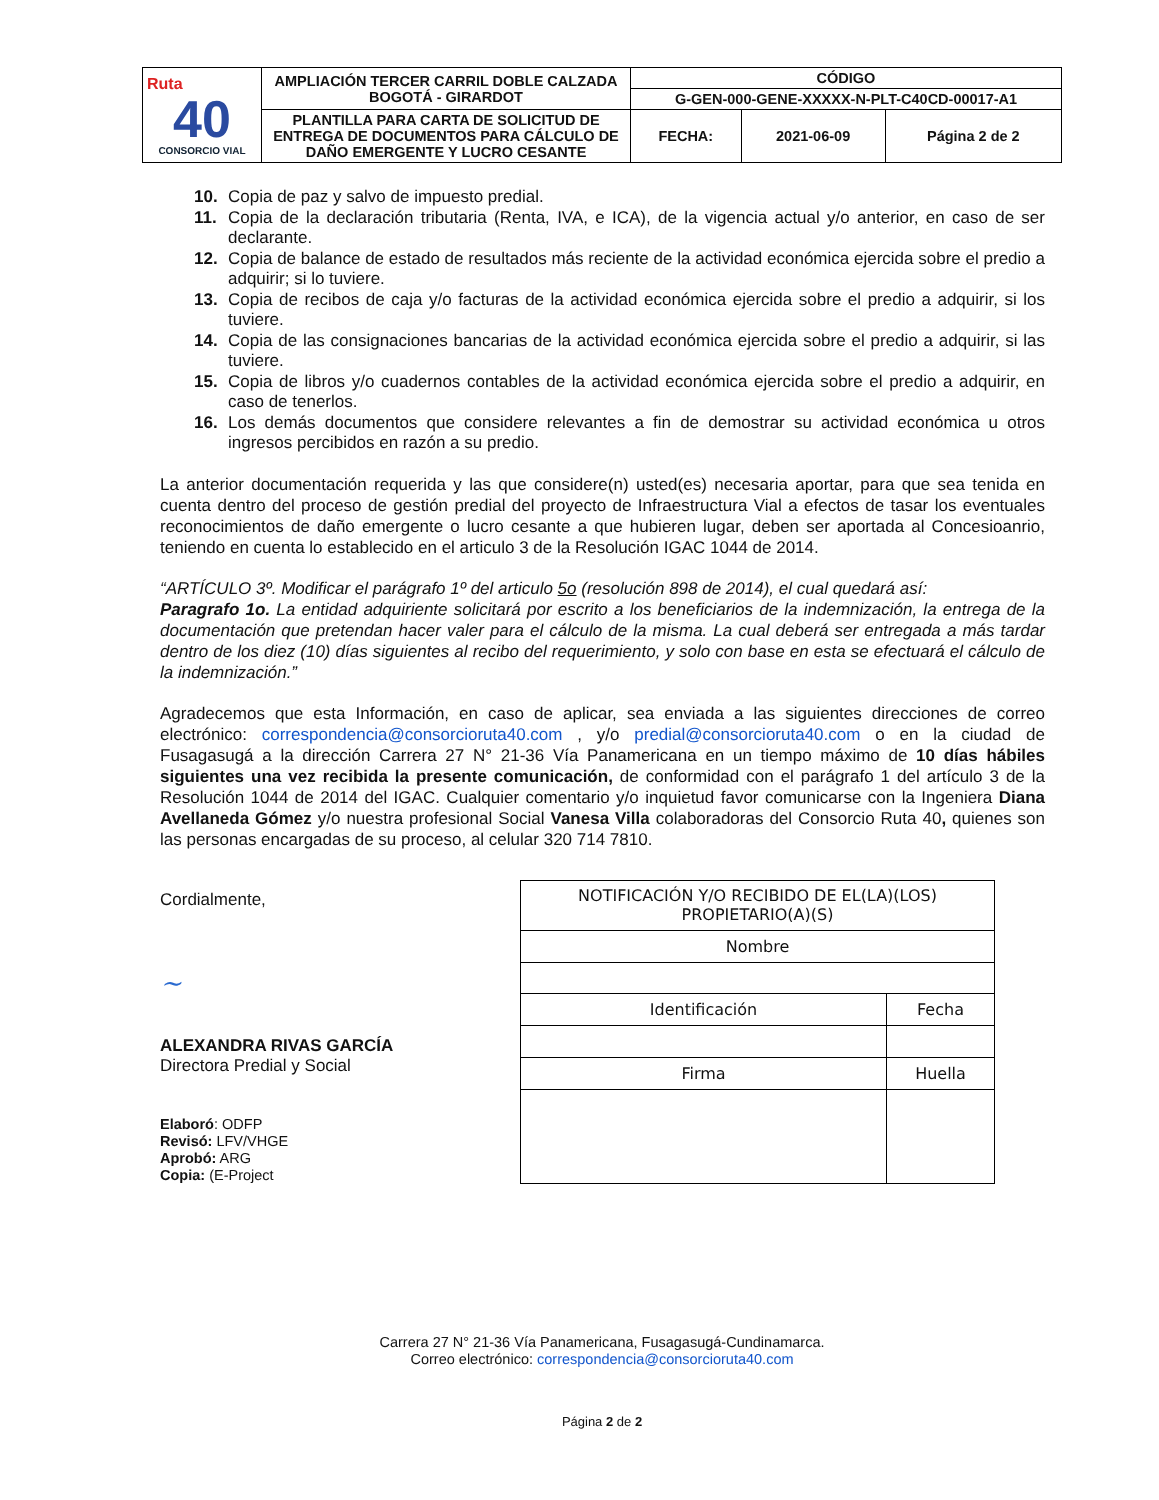| Ruta 40 CONSORCIO VIAL | AMPLIACIÓN TERCER CARRIL DOBLE CALZADA BOGOTÁ - GIRARDOT | CÓDIGO | | |
| | | G-GEN-000-GENE-XXXXX-N-PLT-C40CD-00017-A1 | | |
| | PLANTILLA PARA CARTA DE SOLICITUD DE ENTREGA DE DOCUMENTOS PARA CÁLCULO DE DAÑO EMERGENTE Y LUCRO CESANTE | FECHA: | 2021-06-09 | Página 2 de 2 |
10. Copia de paz y salvo de impuesto predial.
11. Copia de la declaración tributaria (Renta, IVA, e ICA), de la vigencia actual y/o anterior, en caso de ser declarante.
12. Copia de balance de estado de resultados más reciente de la actividad económica ejercida sobre el predio a adquirir; si lo tuviere.
13. Copia de recibos de caja y/o facturas de la actividad económica ejercida sobre el predio a adquirir, si los tuviere.
14. Copia de las consignaciones bancarias de la actividad económica ejercida sobre el predio a adquirir, si las tuviere.
15. Copia de libros y/o cuadernos contables de la actividad económica ejercida sobre el predio a adquirir, en caso de tenerlos.
16. Los demás documentos que considere relevantes a fin de demostrar su actividad económica u otros ingresos percibidos en razón a su predio.
La anterior documentación requerida y las que considere(n) usted(es) necesaria aportar, para que sea tenida en cuenta dentro del proceso de gestión predial del proyecto de Infraestructura Vial a efectos de tasar los eventuales reconocimientos de daño emergente o lucro cesante a que hubieren lugar, deben ser aportada al Concesioanrio, teniendo en cuenta lo establecido en el articulo 3 de la Resolución IGAC 1044 de 2014.
“ARTÍCULO 3º. Modificar el parágrafo 1º del articulo 5o (resolución 898 de 2014), el cual quedará así:
Paragrafo 1o. La entidad adquiriente solicitará por escrito a los beneficiarios de la indemnización, la entrega de la documentación que pretendan hacer valer para el cálculo de la misma. La cual deberá ser entregada a más tardar dentro de los diez (10) días siguientes al recibo del requerimiento, y solo con base en esta se efectuará el cálculo de la indemnización.”
Agradecemos que esta Información, en caso de aplicar, sea enviada a las siguientes direcciones de correo electrónico: correspondencia@consorcioruta40.com , y/o predial@consorcioruta40.com o en la ciudad de Fusagasugá a la dirección Carrera 27 N° 21-36 Vía Panamericana en un tiempo máximo de 10 días hábiles siguientes una vez recibida la presente comunicación, de conformidad con el parágrafo 1 del artículo 3 de la Resolución 1044 de 2014 del IGAC. Cualquier comentario y/o inquietud favor comunicarse con la Ingeniera Diana Avellaneda Gómez y/o nuestra profesional Social Vanesa Villa colaboradoras del Consorcio Ruta 40, quienes son las personas encargadas de su proceso, al celular 320 714 7810.
Cordialmente,
~
ALEXANDRA RIVAS GARCÍA
Directora Predial y Social
Elaboró: ODFP
Revisó: LFV/VHGE
Aprobó: ARG
Copia: (E-Project
| NOTIFICACIÓN Y/O RECIBIDO DE EL(LA)(LOS) PROPIETARIO(A)(S) | | |
| Nombre | | |
| Identificación | Fecha | |
| Firma | | Huella |
Carrera 27 N° 21-36 Vía Panamericana, Fusagasugá-Cundinamarca.
Correo electrónico: correspondencia@consorcioruta40.com
Página 2 de 2